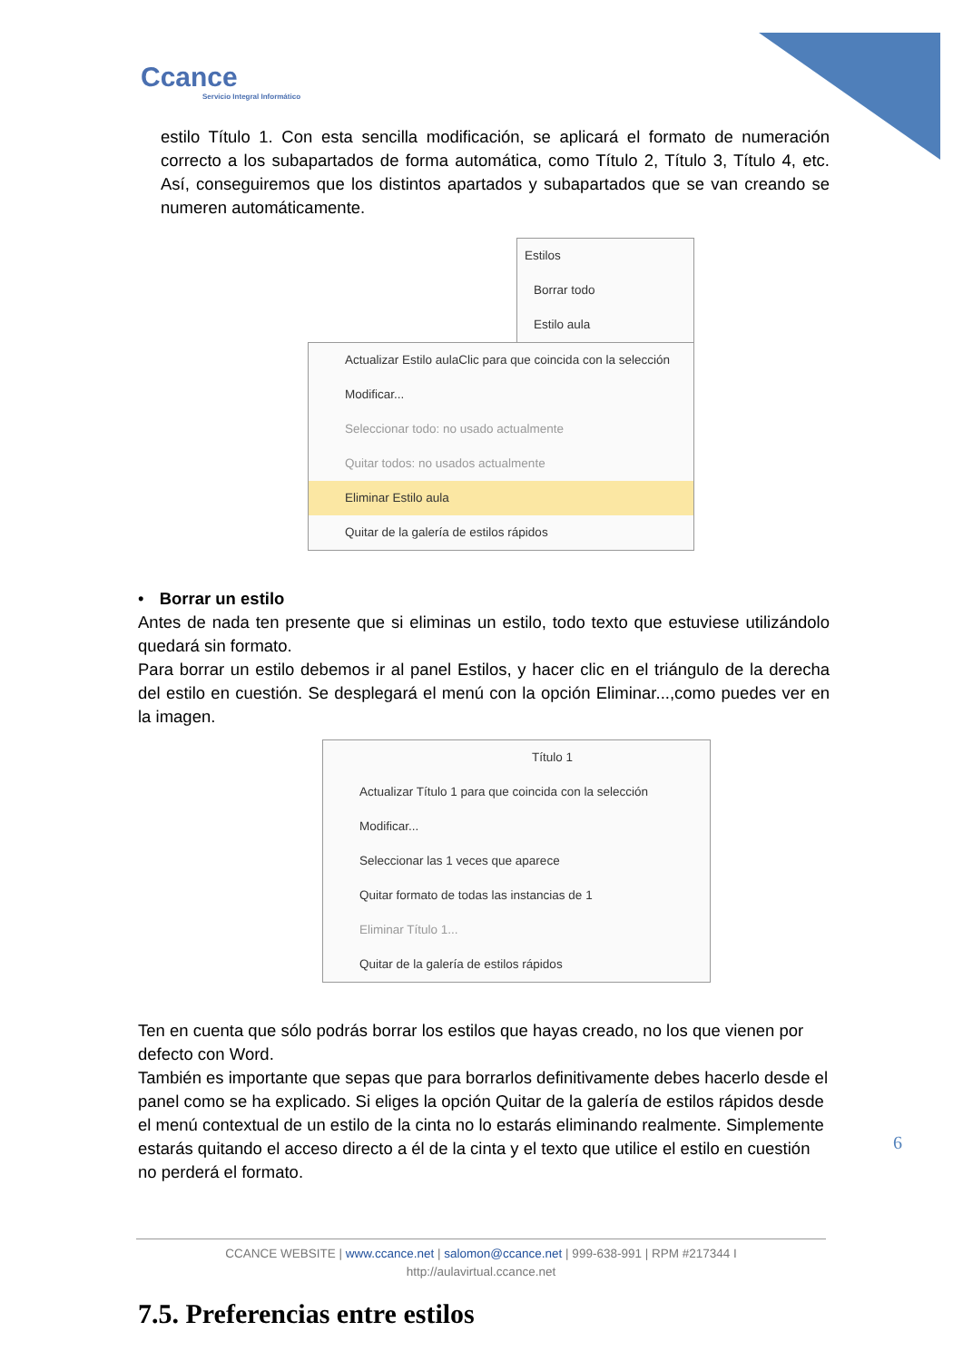Ccance
Servicio Integral Informático
estilo Título 1. Con esta sencilla modificación, se aplicará el formato de numeración correcto a los subapartados de forma automática, como Título 2, Título 3, Título 4, etc. Así, conseguiremos que los distintos apartados y subapartados que se van creando se numeren automáticamente.
Estilos
Borrar todo
Estilo aula
Actualizar Estilo aulaClic para que coincida con la selección
Modificar...
Seleccionar todo: no usado actualmente
Quitar todos: no usados actualmente
Eliminar Estilo aula
Quitar de la galería de estilos rápidos
• Borrar un estilo
Antes de nada ten presente que si eliminas un estilo, todo texto que estuviese utilizándolo quedará sin formato.
Para borrar un estilo debemos ir al panel Estilos, y hacer clic en el triángulo de la derecha del estilo en cuestión. Se desplegará el menú con la opción Eliminar...,como puedes ver en la imagen.
Título 1
Actualizar Título 1 para que coincida con la selección
Modificar...
Seleccionar las 1 veces que aparece
Quitar formato de todas las instancias de 1
Eliminar Título 1...
Quitar de la galería de estilos rápidos
Ten en cuenta que sólo podrás borrar los estilos que hayas creado, no los que vienen por defecto con Word.
También es importante que sepas que para borrarlos definitivamente debes hacerlo desde el panel como se ha explicado. Si eliges la opción Quitar de la galería de estilos rápidos desde el menú contextual de un estilo de la cinta no lo estarás eliminando realmente. Simplemente estarás quitando el acceso directo a él de la cinta y el texto que utilice el estilo en cuestión no perderá el formato.
7.5. Preferencias entre estilos
6
CCANCE WEBSITE | www.ccance.net | salomon@ccance.net | 999-638-991 | RPM #217344 I
http://aulavirtual.ccance.net